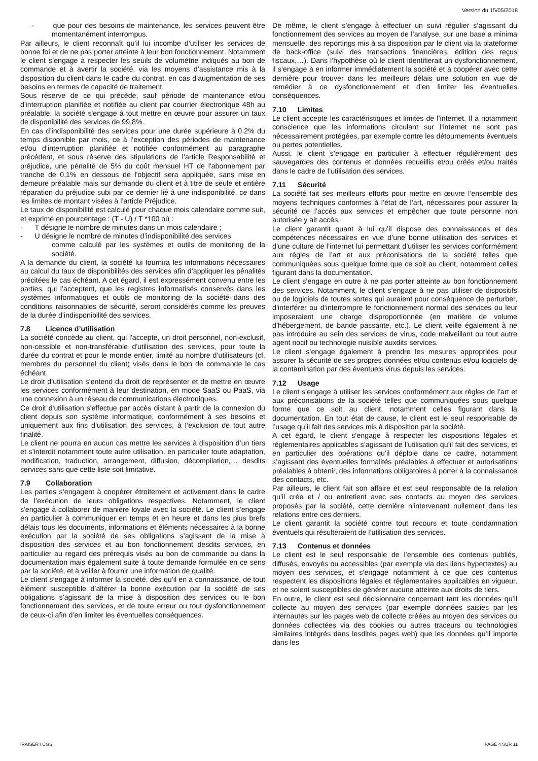Version du 15/05/2018
- que pour des besoins de maintenance, les services peuvent être momentanément interrompus.
Par ailleurs, le client reconnaît qu’il lui incombe d’utiliser les services de bonne foi et de ne pas porter atteinte à leur bon fonctionnement. Notamment le client s’engage à respecter les seuils de volumétrie indiqués au bon de commande et à avertir la société, via les moyens d’assistance mis à la disposition du client dans le cadre du contrat, en cas d’augmentation de ses besoins en termes de capacité de traitement.
Sous réserve de ce qui précède, sauf période de maintenance et/ou d'interruption planifiée et notifiée au client par courrier électronique 48h au préalable, la société s'engage à tout mettre en œuvre pour assurer un taux de disponibilité des services de 99,8%.
En cas d’indisponibilité des services pour une durée supérieure à 0,2% du temps disponible par mois, ce à l’exception des périodes de maintenance et/ou d’interruption planifiée et notifiée conformément au paragraphe précédent, et sous réserve des stipulations de l’article Responsabilité et préjudice, une pénalité de 5% du coût mensuel HT de l'abonnement par tranche de 0,1% en dessous de l'objectif sera appliquée, sans mise en demeure préalable mais sur demande du client et à titre de seule et entière réparation du préjudice subi par ce dernier lié à une indisponibilité, ce dans les limites de montant visées à l’article Préjudice.
Le taux de disponibilité est calculé pour chaque mois calendaire comme suit, et exprimé en pourcentage : (T - U) / T *100 où :
- T désigne le nombre de minutes dans un mois calendaire ;
- U désigne le nombre de minutes d’indisponibilité des services
comme calculé par les systèmes et outils de monitoring de la société.
A la demande du client, la société lui fournira les informations nécessaires au calcul du taux de disponibilités des services afin d’appliquer les pénalités précitées le cas échéant. A cet égard, il est expressément convenu entre les parties, qui l’acceptent, que les registres informatisés conservés dans les systèmes informatiques et outils de monitoring de la société dans des conditions raisonnables de sécurité, seront considérés comme les preuves de la durée d’indisponibilité des services.
7.8 Licence d’utilisation
La société concède au client, qui l'accepte, un droit personnel, non-exclusif, non-cessible et non-transférable d'utilisation des services, pour toute la durée du contrat et pour le monde entier, limité au nombre d’utilisateurs (cf. membres du personnel du client) visés dans le bon de commande le cas échéant.
Le droit d’utilisation s’entend du droit de représenter et de mettre en œuvre les services conformément à leur destination, en mode SaaS ou PaaS, via une connexion à un réseau de communications électroniques.
Ce droit d'utilisation s'effectue par accès distant à partir de la connexion du client depuis son système informatique, conformément à ses besoins et uniquement aux fins d’utilisation des services, à l’exclusion de tout autre finalité.
Le client ne pourra en aucun cas mettre les services à disposition d’un tiers et s’interdit notamment toute autre utilisation, en particulier toute adaptation, modification, traduction, arrangement, diffusion, décompilation,… desdits services sans que cette liste soit limitative.
7.9 Collaboration
Les parties s’engagent à coopérer étroitement et activement dans le cadre de l’exécution de leurs obligations respectives. Notamment, le client s'engage à collaborer de manière loyale avec la société. Le client s’engage en particulier à communiquer en temps et en heure et dans les plus brefs délais tous les documents, informations et éléments nécessaires à la bonne exécution par la société de ses obligations s’agissant de la mise à disposition des services et au bon fonctionnement desdits services, en particulier au regard des prérequis visés au bon de commande ou dans la documentation mais également suite à toute demande formulée en ce sens par la société, et à veiller à fournir une information de qualité.
Le client s’engage à informer la société, dès qu’il en a connaissance, de tout élément susceptible d’altérer la bonne exécution par la société de ses obligations s’agissant de la mise à disposition des services ou le bon fonctionnement des services, et de toute erreur ou tout dysfonctionnement de ceux-ci afin d’en limiter les éventuelles conséquences.
De même, le client s’engage à effectuer un suivi régulier s’agissant du fonctionnement des services au moyen de l’analyse, sur une base a minima mensuelle, des reportings mis à sa disposition par le client via la plateforme de back-office (suivi des transactions financières, édition des reçus fiscaux,…). Dans l’hypothèse où le client identifierait un dysfonctionnement, il s’engage à en informer immédiatement la société et à coopérer avec cette dernière pour trouver dans les meilleurs délais une solution en vue de remédier à ce dysfonctionnement et d’en limiter les éventuelles conséquences.
7.10 Limites
Le client accepte les caractéristiques et limites de l’internet. Il a notamment conscience que les informations circulant sur l’internet ne sont pas nécessairement protégées, par exemple contre les détournements éventuels ou pertes potentielles.
Aussi, le client s’engage en particulier à effectuer régulièrement des sauvegardes des contenus et données recueillis et/ou créés et/ou traités dans le cadre de l’utilisation des services.
7.11 Sécurité
La société fait ses meilleurs efforts pour mettre en œuvre l’ensemble des moyens techniques conformes à l’état de l’art, nécessaires pour assurer la sécurité de l’accès aux services et empêcher que toute personne non autorisée y ait accès.
Le client garantit quant à lui qu’il dispose des connaissances et des compétences nécessaires en vue d’une bonne utilisation des services et d’une culture de l’internet lui permettant d’utiliser les services conformément aux règles de l’art et aux préconisations de la société telles que communiquées sous quelque forme que ce soit au client, notamment celles figurant dans la documentation.
Le client s’engage en outre à ne pas porter atteinte au bon fonctionnement des services. Notamment, le client s’engage à ne pas utiliser de dispositifs ou de logiciels de toutes sortes qui auraient pour conséquence de perturber, d’interférer ou d’interrompre le fonctionnement normal des services ou leur imposeraient une charge disproportionnée (en matière de volume d’hébergement, de bande passante, etc.). Le client veille également à ne pas introduire au sein des services de virus, code malveillant ou tout autre agent nocif ou technologie nuisible auxdits services.
Le client s’engage également à prendre les mesures appropriées pour assurer la sécurité de ses propres données et/ou contenus et/ou logiciels de la contamination par des éventuels virus depuis les services.
7.12 Usage
Le client s’engage à utiliser les services conformément aux règles de l’art et aux préconisations de la société telles que communiquées sous quelque forme que ce soit au client, notamment celles figurant dans la documentation. En tout état de cause, le client est le seul responsable de l’usage qu’il fait des services mis à disposition par la société.
A cet égard, le client s’engage à respecter les dispositions légales et réglementaires applicables s’agissant de l’utilisation qu’il fait des services, et en particulier des opérations qu’il déploie dans ce cadre, notamment s’agissant des éventuelles formalités préalables à effectuer et autorisations préalables à obtenir, des informations obligatoires à porter à la connaissance des contacts, etc.
Par ailleurs, le client fait son affaire et est seul responsable de la relation qu’il crée et / ou entretient avec ses contacts au moyen des services proposés par la société, cette dernière n’intervenant nullement dans les relations entre ces derniers.
Le client garantit la société contre tout recours et toute condamnation éventuels qui résulteraient de l’utilisation des services.
7.13 Contenus et données
Le client est le seul responsable de l’ensemble des contenus publiés, diffusés, envoyés ou accessibles (par exemple via des liens hypertextes) au moyen des services, et s’engage notamment à ce que ces contenus respectent les dispositions légales et réglementaires applicables en vigueur, et ne soient susceptibles de générer aucune atteinte aux droits de tiers.
En outre, le client est seul décisionnaire concernant tant les données qu’il collecte au moyen des services (par exemple données saisies par les internautes sur les pages web de collecte créées au moyen des services ou données collectées via des cookies ou autres traceurs ou technologies similaires intégrés dans lesdites pages web) que les données qu’il importe dans les
IRAISER / CGS PAGE 4 SUR 11